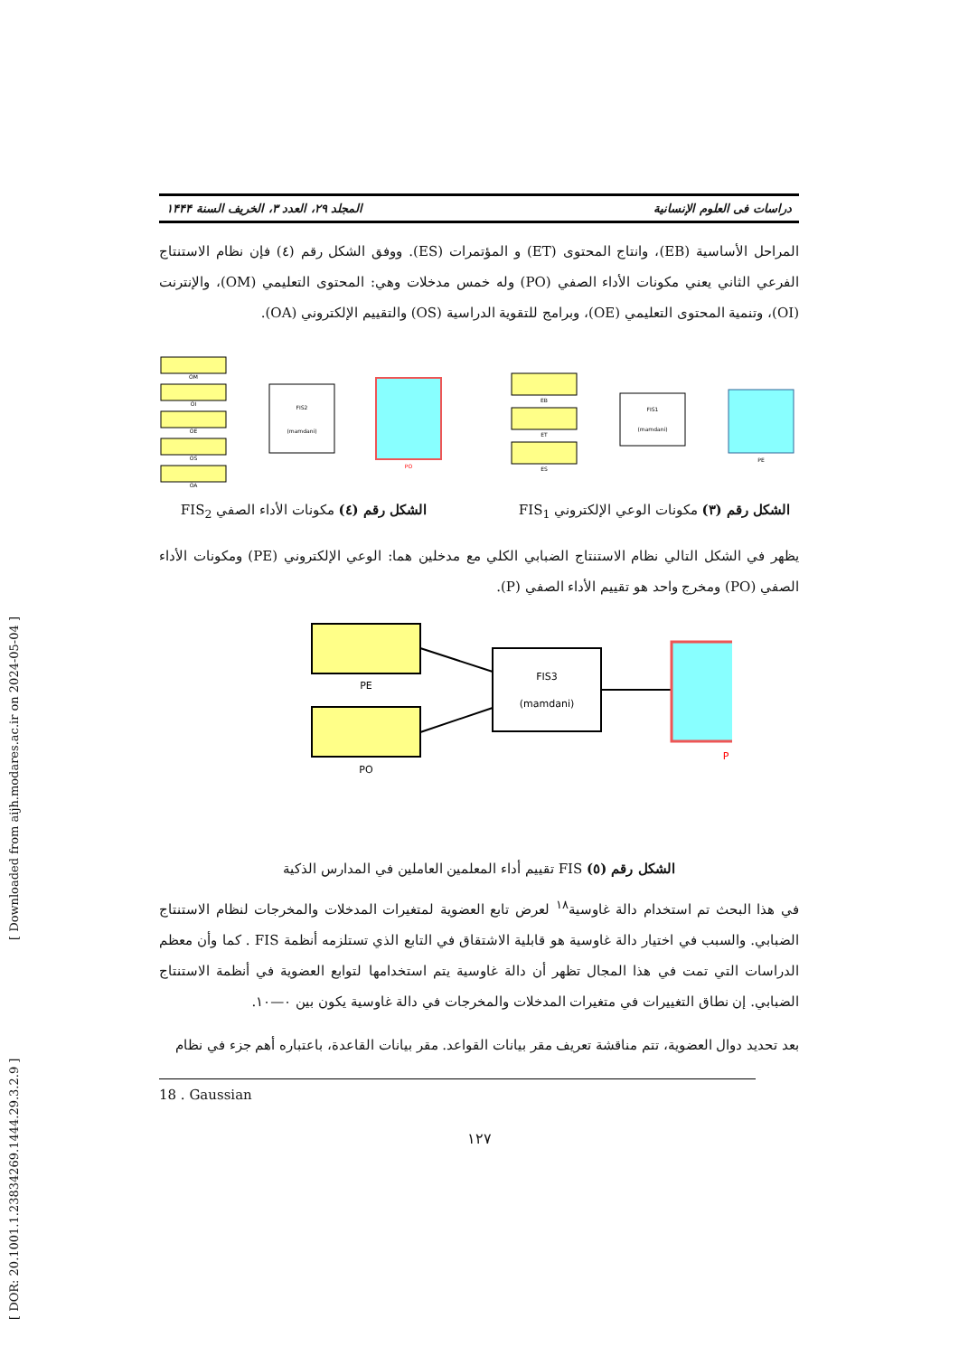[ Downloaded from aijh.modares.ac.ir on 2024-05-04 ]
[ DOR: 20.1001.1.23834269.1444.29.3.2.9 ]
دراسات فی العلوم الإنسانیة المجلد ٢٩، العدد ٣، الخريف السنة ١۴۴۴
المراحل الأساسية (EB)، وانتاج المحتوى (ET) و المؤتمرات (ES). ووفق الشكل رقم (٤) فإن نظام الاستنتاج الفرعي الثاني يعني مكونات الأداء الصفي (PO) وله خمس مدخلات وهي: المحتوى التعليمي (OM)، والإنترنت (OI)، وتنمية المحتوى التعليمي (OE)، وبرامج للتقوية الدراسية (OS) والتقييم الإلكتروني (OA).
OM
OI
OE
OS
OA
FIS2
(mamdani)
PO
الشكل رقم (٤) مكونات الأداء الصفي FIS<sub>2</sub>
EB
ET
ES
FIS1
(mamdani)
PE
الشكل رقم (٣) مكونات الوعي الإلكتروني FIS<sub>1</sub>
يظهر في الشكل التالي نظام الاستنتاج الضبابي الكلي مع مدخلين هما: الوعي الإلكتروني (PE) ومكونات الأداء الصفي (PO) ومخرج واحد هو تقييم الأداء الصفي (P).
PE
PO
FIS3
(mamdani)
P
الشكل رقم (٥) FIS تقييم أداء المعلمين العاملين في المدارس الذكية
في هذا البحث تم استخدام دالة غاوسية<sup>١٨</sup> لعرض تابع العضوية لمتغيرات المدخلات والمخرجات لنظام الاستنتاج الضبابي. والسبب في اختيار دالة غاوسية هو قابلية الاشتقاق في التابع الذي تستلزمه أنظمة FIS . كما وأن معظم الدراسات التي تمت في هذا المجال تظهر أن دالة غاوسية يتم استخدامها لتوابع العضوية في أنظمة الاستنتاج الضبابي. إن نطاق التغييرات في متغيرات المدخلات والمخرجات في دالة غاوسية يكون بين ٠—١٠.
بعد تحديد دوال العضوية، تتم مناقشة تعريف مقر بيانات القواعد. مقر بيانات القاعدة، باعتباره أهم جزء في نظام
18 . Gaussian
١٢٧